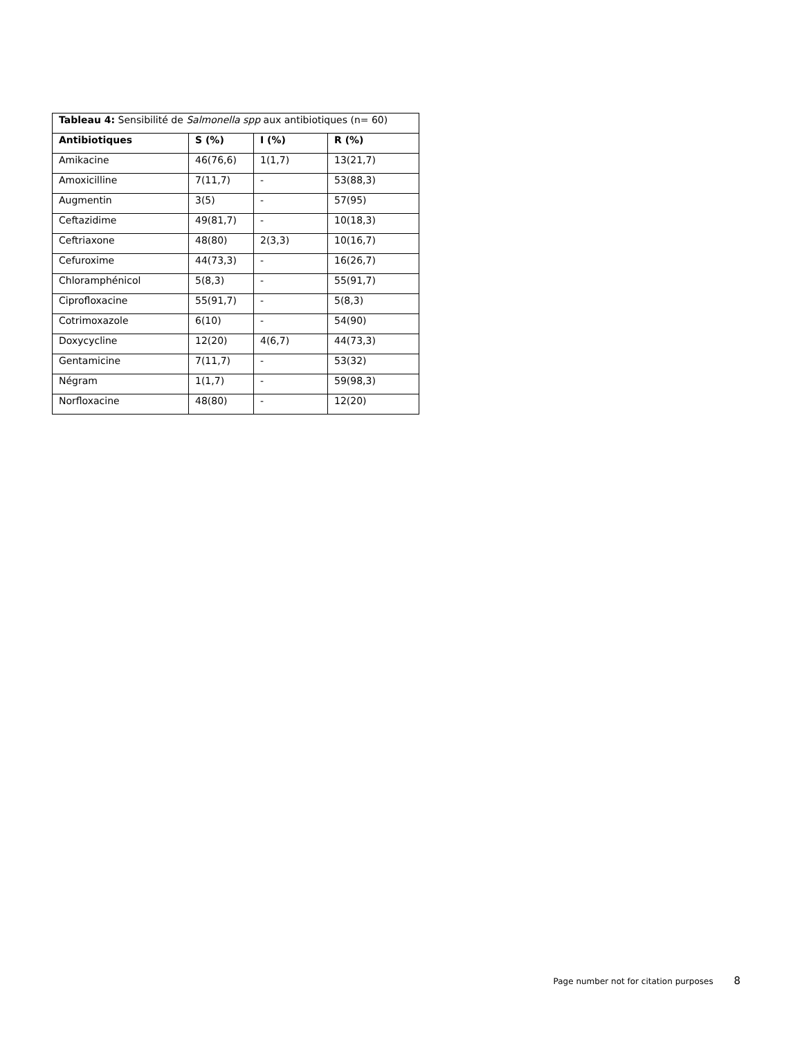| Tableau 4: Sensibilité de Salmonella spp aux antibiotiques (n= 60) | | | |
| Antibiotiques | S (%) | I (%) | R (%) |
| Amikacine | 46(76,6) | 1(1,7) | 13(21,7) |
| Amoxicilline | 7(11,7) | - | 53(88,3) |
| Augmentin | 3(5) | - | 57(95) |
| Ceftazidime | 49(81,7) | - | 10(18,3) |
| Ceftriaxone | 48(80) | 2(3,3) | 10(16,7) |
| Cefuroxime | 44(73,3) | - | 16(26,7) |
| Chloramphénicol | 5(8,3) | - | 55(91,7) |
| Ciprofloxacine | 55(91,7) | - | 5(8,3) |
| Cotrimoxazole | 6(10) | - | 54(90) |
| Doxycycline | 12(20) | 4(6,7) | 44(73,3) |
| Gentamicine | 7(11,7) | - | 53(32) |
| Négram | 1(1,7) | - | 59(98,3) |
| Norfloxacine | 48(80) | - | 12(20) |
Page number not for citation purposes 8